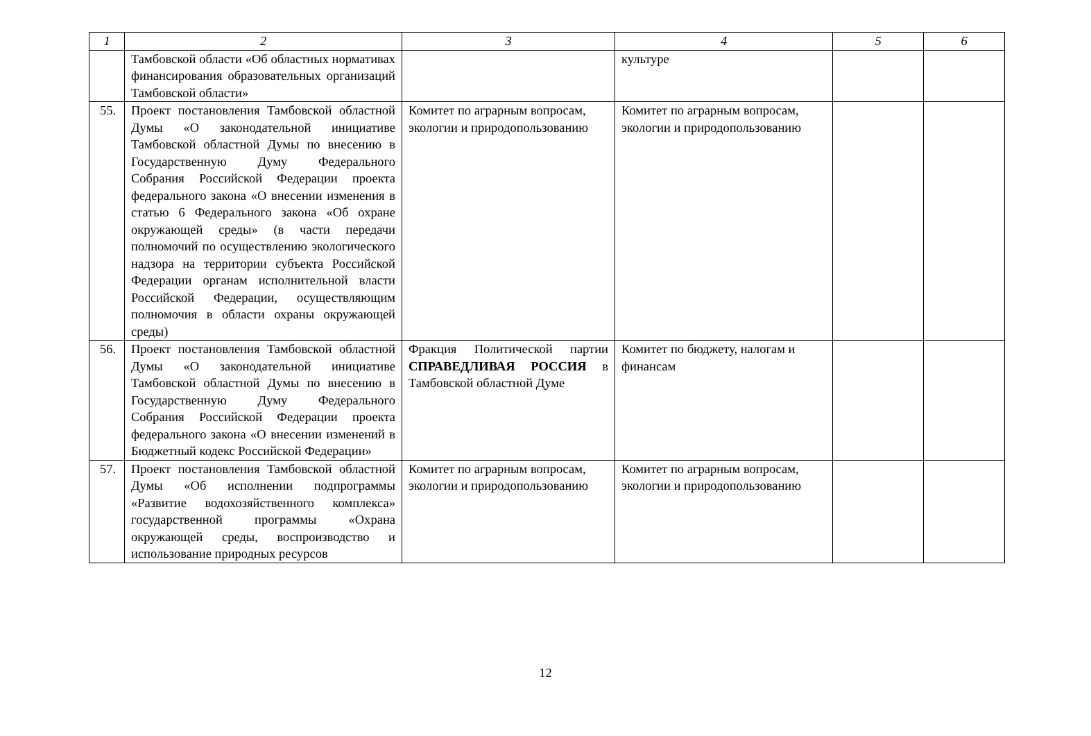| 1 | 2 | 3 | 4 | 5 | 6 |
| --- | --- | --- | --- | --- | --- |
| | Тамбовской области «Об областных нормативах финансирования образовательных организаций Тамбовской области» | | культуре | | |
| 55. | Проект постановления Тамбовской областной Думы «О законодательной инициативе Тамбовской областной Думы по внесению в Государственную Думу Федерального Собрания Российской Федерации проекта федерального закона «О внесении изменения в статью 6 Федерального закона «Об охране окружающей среды» (в части передачи полномочий по осуществлению экологического надзора на территории субъекта Российской Федерации органам исполнительной власти Российской Федерации, осуществляющим полномочия в области охраны окружающей среды) | Комитет по аграрным вопросам, экологии и природопользованию | Комитет по аграрным вопросам, экологии и природопользованию | | |
| 56. | Проект постановления Тамбовской областной Думы «О законодательной инициативе Тамбовской областной Думы по внесению в Государственную Думу Федерального Собрания Российской Федерации проекта федерального закона «О внесении изменений в Бюджетный кодекс Российской Федерации» | Фракция Политической партии СПРАВЕДЛИВАЯ РОССИЯ в Тамбовской областной Думе | Комитет по бюджету, налогам и финансам | | |
| 57. | Проект постановления Тамбовской областной Думы «Об исполнении подпрограммы «Развитие водохозяйственного комплекса» государственной программы «Охрана окружающей среды, воспроизводство и использование природных ресурсов | Комитет по аграрным вопросам, экологии и природопользованию | Комитет по аграрным вопросам, экологии и природопользованию | | |
12